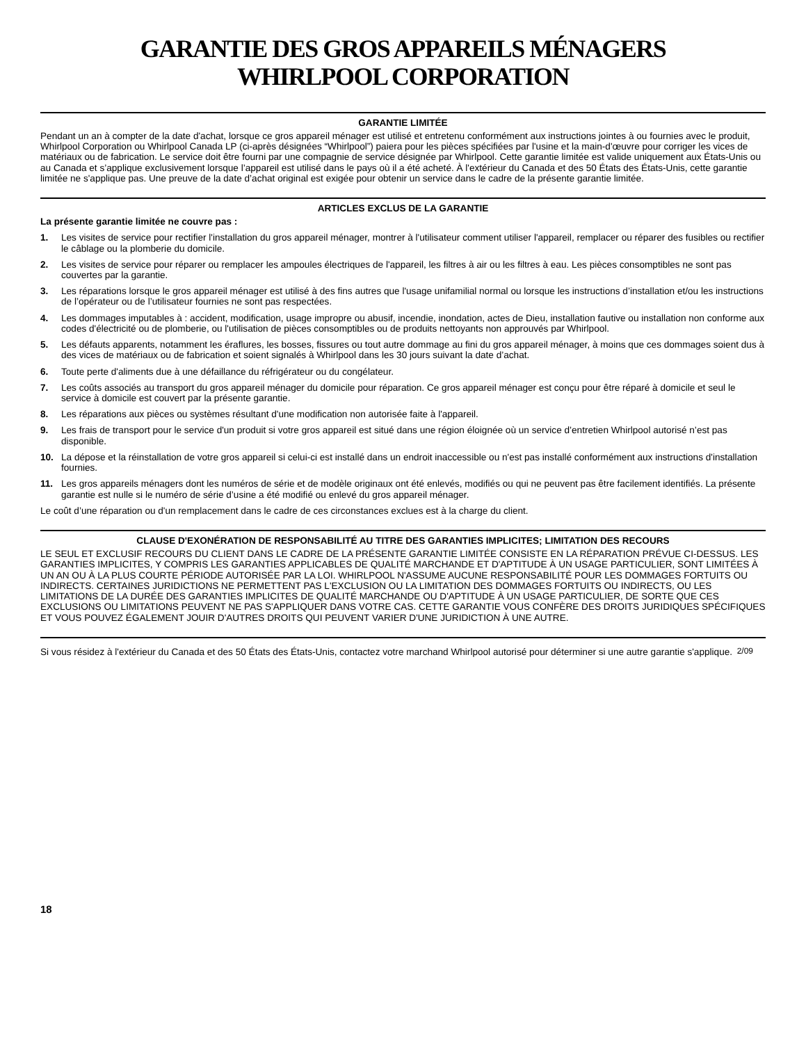GARANTIE DES GROS APPAREILS MÉNAGERS
WHIRLPOOL CORPORATION
GARANTIE LIMITÉE
Pendant un an à compter de la date d'achat, lorsque ce gros appareil ménager est utilisé et entretenu conformément aux instructions jointes à ou fournies avec le produit, Whirlpool Corporation ou Whirlpool Canada LP (ci-après désignées “Whirlpool”) paiera pour les pièces spécifiées par l'usine et la main-d'œuvre pour corriger les vices de matériaux ou de fabrication. Le service doit être fourni par une compagnie de service désignée par Whirlpool. Cette garantie limitée est valide uniquement aux États-Unis ou au Canada et s’applique exclusivement lorsque l’appareil est utilisé dans le pays où il a été acheté. À l'extérieur du Canada et des 50 États des États-Unis, cette garantie limitée ne s'applique pas. Une preuve de la date d’achat original est exigée pour obtenir un service dans le cadre de la présente garantie limitée.
ARTICLES EXCLUS DE LA GARANTIE
La présente garantie limitée ne couvre pas :
1. Les visites de service pour rectifier l'installation du gros appareil ménager, montrer à l'utilisateur comment utiliser l'appareil, remplacer ou réparer des fusibles ou rectifier le câblage ou la plomberie du domicile.
2. Les visites de service pour réparer ou remplacer les ampoules électriques de l'appareil, les filtres à air ou les filtres à eau. Les pièces consomptibles ne sont pas couvertes par la garantie.
3. Les réparations lorsque le gros appareil ménager est utilisé à des fins autres que l'usage unifamilial normal ou lorsque les instructions d’installation et/ou les instructions de l’opérateur ou de l’utilisateur fournies ne sont pas respectées.
4. Les dommages imputables à : accident, modification, usage impropre ou abusif, incendie, inondation, actes de Dieu, installation fautive ou installation non conforme aux codes d'électricité ou de plomberie, ou l'utilisation de pièces consomptibles ou de produits nettoyants non approuvés par Whirlpool.
5. Les défauts apparents, notamment les éraflures, les bosses, fissures ou tout autre dommage au fini du gros appareil ménager, à moins que ces dommages soient dus à des vices de matériaux ou de fabrication et soient signalés à Whirlpool dans les 30 jours suivant la date d’achat.
6. Toute perte d'aliments due à une défaillance du réfrigérateur ou du congélateur.
7. Les coûts associés au transport du gros appareil ménager du domicile pour réparation. Ce gros appareil ménager est conçu pour être réparé à domicile et seul le service à domicile est couvert par la présente garantie.
8. Les réparations aux pièces ou systèmes résultant d'une modification non autorisée faite à l'appareil.
9. Les frais de transport pour le service d'un produit si votre gros appareil est situé dans une région éloignée où un service d’entretien Whirlpool autorisé n’est pas disponible.
10. La dépose et la réinstallation de votre gros appareil si celui-ci est installé dans un endroit inaccessible ou n'est pas installé conformément aux instructions d'installation fournies.
11. Les gros appareils ménagers dont les numéros de série et de modèle originaux ont été enlevés, modifiés ou qui ne peuvent pas être facilement identifiés. La présente garantie est nulle si le numéro de série d’usine a été modifié ou enlevé du gros appareil ménager.
Le coût d’une réparation ou d'un remplacement dans le cadre de ces circonstances exclues est à la charge du client.
CLAUSE D'EXONÉRATION DE RESPONSABILITÉ AU TITRE DES GARANTIES IMPLICITES; LIMITATION DES RECOURS
LE SEUL ET EXCLUSIF RECOURS DU CLIENT DANS LE CADRE DE LA PRÉSENTE GARANTIE LIMITÉE CONSISTE EN LA RÉPARATION PRÉVUE CI-DESSUS. LES GARANTIES IMPLICITES, Y COMPRIS LES GARANTIES APPLICABLES DE QUALITÉ MARCHANDE ET D'APTITUDE À UN USAGE PARTICULIER, SONT LIMITÉES À UN AN OU À LA PLUS COURTE PÉRIODE AUTORISÉE PAR LA LOI. WHIRLPOOL N'ASSUME AUCUNE RESPONSABILITÉ POUR LES DOMMAGES FORTUITS OU INDIRECTS. CERTAINES JURIDICTIONS NE PERMETTENT PAS L'EXCLUSION OU LA LIMITATION DES DOMMAGES FORTUITS OU INDIRECTS, OU LES LIMITATIONS DE LA DURÉE DES GARANTIES IMPLICITES DE QUALITÉ MARCHANDE OU D'APTITUDE À UN USAGE PARTICULIER, DE SORTE QUE CES EXCLUSIONS OU LIMITATIONS PEUVENT NE PAS S'APPLIQUER DANS VOTRE CAS. CETTE GARANTIE VOUS CONFÈRE DES DROITS JURIDIQUES SPÉCIFIQUES ET VOUS POUVEZ ÉGALEMENT JOUIR D'AUTRES DROITS QUI PEUVENT VARIER D'UNE JURIDICTION À UNE AUTRE.
Si vous résidez à l'extérieur du Canada et des 50 États des États-Unis, contactez votre marchand Whirlpool autorisé pour déterminer si une autre garantie s'applique. 2/09
18